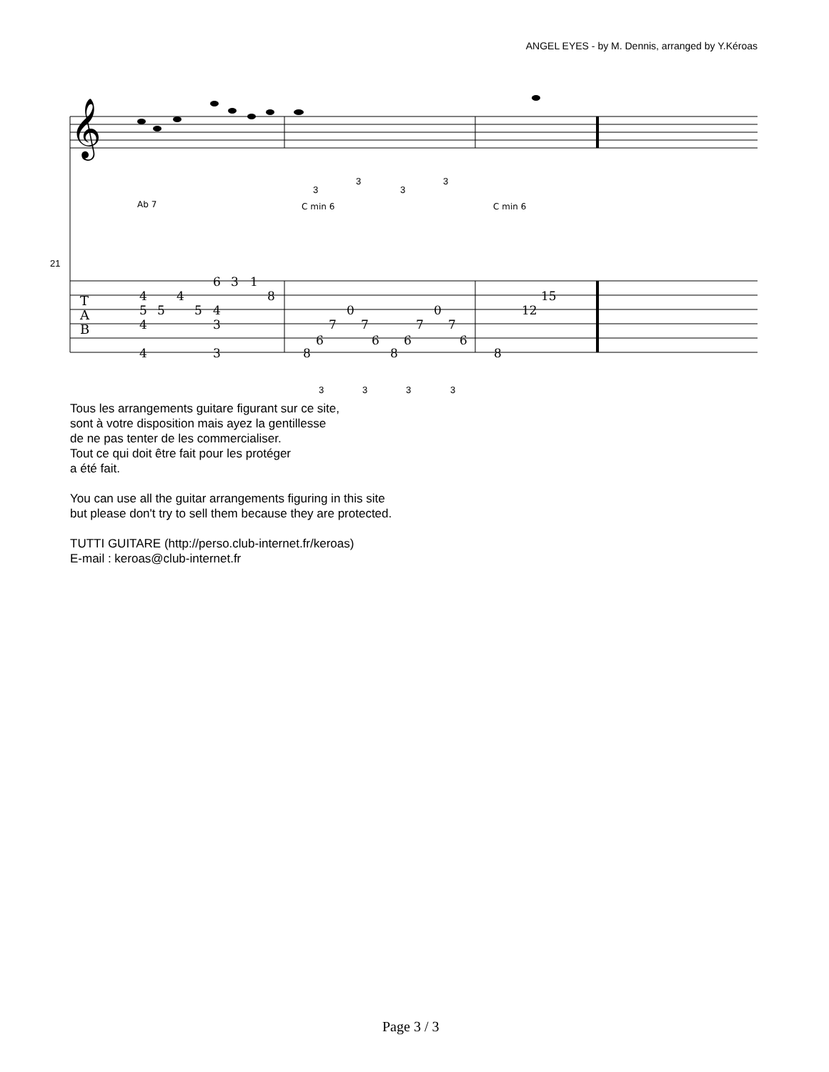ANGEL EYES - by M. Dennis, arranged by Y.Kéroas
𝄞
21
T
A
B
Ab 7
C min 6
C min 6
4
4
6
3
1
8
5
5
5
4
0
0
12
15
4
3
7
7
7
7
6
6
6
6
4
3
8
8
8
3
3
3
3
3
3
3
3
Tous les arrangements guitare figurant sur ce site,
sont à votre disposition mais ayez la gentillesse
de ne pas tenter de les commercialiser.
Tout ce qui doit être fait pour les protéger
a été fait.
You can use all the guitar arrangements figuring in this site
but please don't try to sell them because they are protected.
TUTTI GUITARE (http://perso.club-internet.fr/keroas)
E-mail : keroas@club-internet.fr
Page 3 / 3